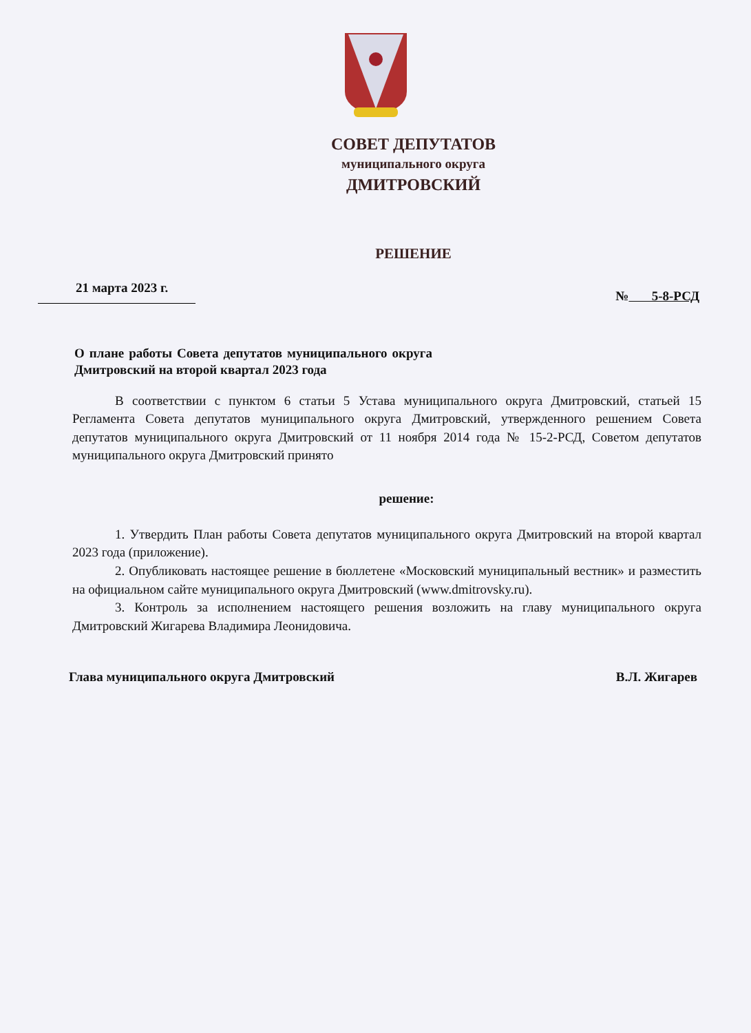СОВЕТ ДЕПУТАТОВ
муниципального округа
ДМИТРОВСКИЙ
РЕШЕНИЕ
21 марта 2023 г. № 5-8-РСД
О плане работы Совета депутатов муниципального округа Дмитровский на второй квартал 2023 года
В соответствии с пунктом 6 статьи 5 Устава муниципального округа Дмитровский, статьей 15 Регламента Совета депутатов муниципального округа Дмитровский, утвержденного решением Совета депутатов муниципального округа Дмитровский от 11 ноября 2014 года № 15-2-РСД, Советом депутатов муниципального округа Дмитровский принято
решение:
1. Утвердить План работы Совета депутатов муниципального округа Дмитровский на второй квартал 2023 года (приложение).
2. Опубликовать настоящее решение в бюллетене «Московский муниципальный вестник» и разместить на официальном сайте муниципального округа Дмитровский (www.dmitrovsky.ru).
3. Контроль за исполнением настоящего решения возложить на главу муниципального округа Дмитровский Жигарева Владимира Леонидовича.
Глава муниципального округа Дмитровский В.Л. Жигарев